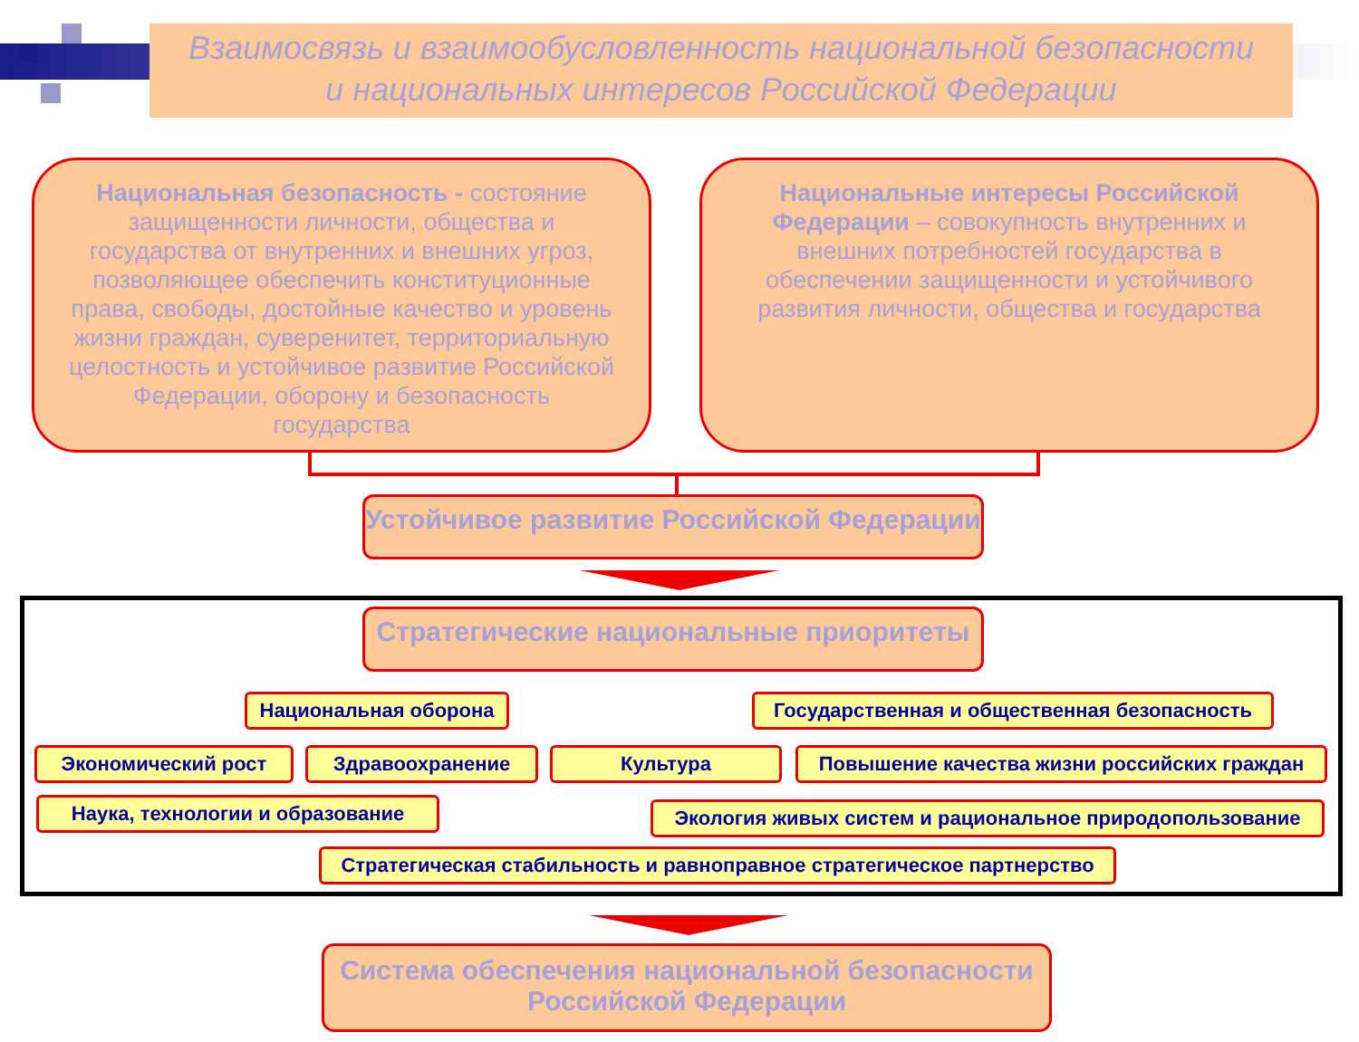Взаимосвязь и взаимообусловленность национальной безопасности
и национальных интересов Российской Федерации
Национальная безопасность - состояние защищенности личности, общества и государства от внутренних и внешних угроз, позволяющее обеспечить конституционные права, свободы, достойные качество и уровень жизни граждан, суверенитет, территориальную целостность и устойчивое развитие Российской Федерации, оборону и безопасность государства
Национальные интересы Российской Федерации – совокупность внутренних и внешних потребностей государства в обеспечении защищенности и устойчивого развития личности, общества и государства
Устойчивое развитие Российской Федерации
Стратегические национальные приоритеты
Национальная оборона Государственная и общественная безопасность
Экономический рост Здравоохранение Культура Повышение качества жизни российских граждан
Наука, технологии и образование Экология живых систем и рациональное природопользование
Стратегическая стабильность и равноправное стратегическое партнерство
Система обеспечения национальной безопасности
Российской Федерации